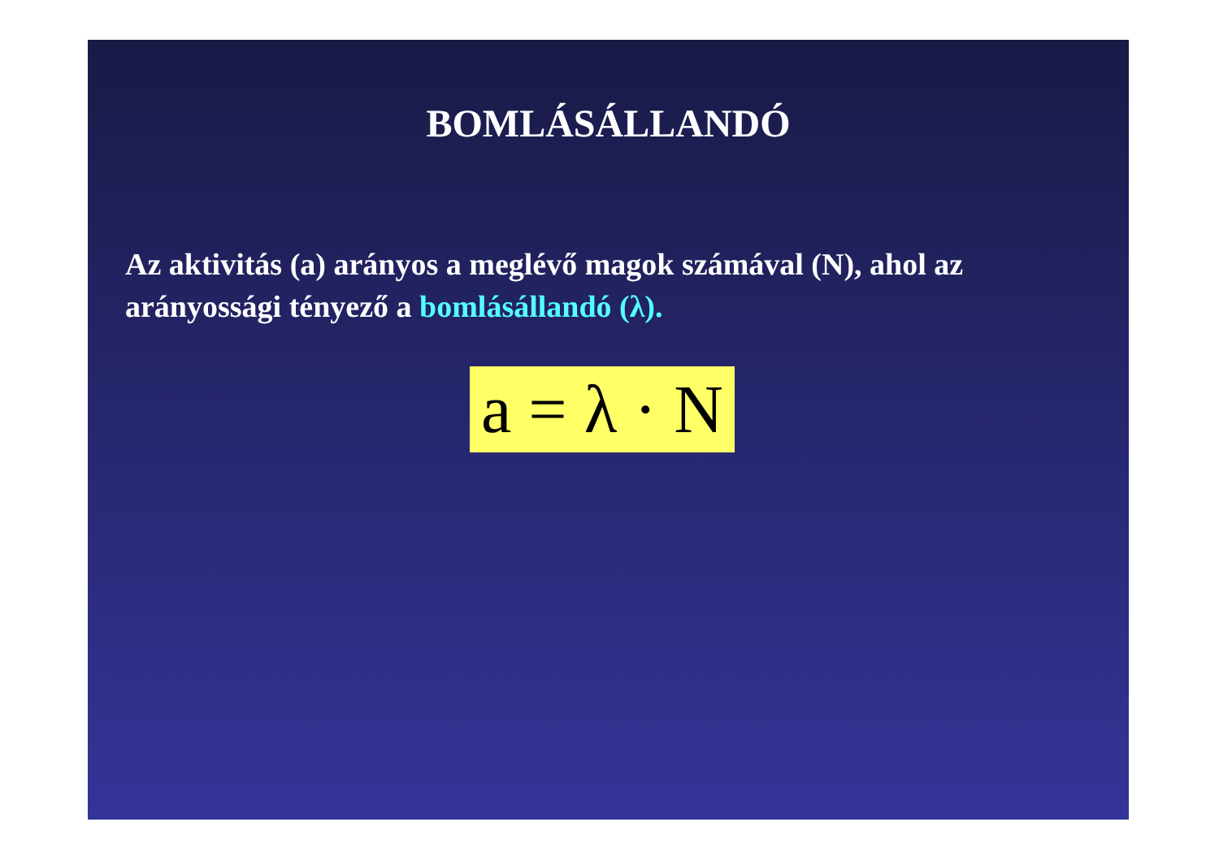BOMLÁSÁLLANDÓ
Az aktivitás (a) arányos a meglévő magok számával (N), ahol az arányossági tényező a bomlásállandó (λ).
a = λ · N